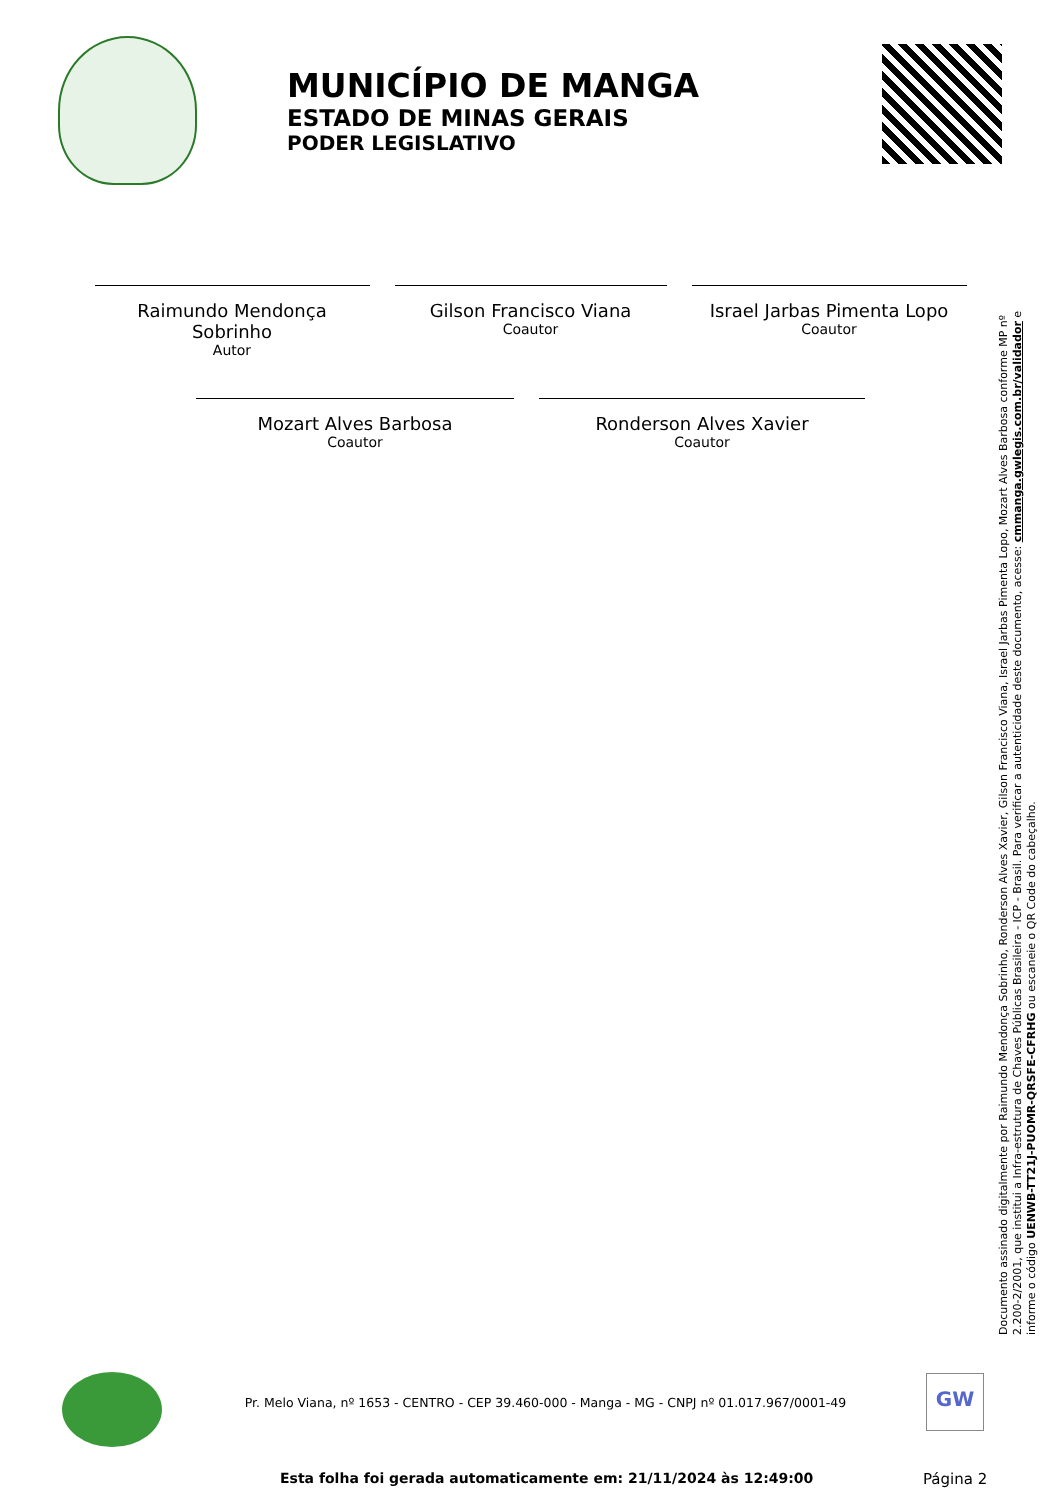MUNICÍPIO DE MANGA
ESTADO DE MINAS GERAIS
PODER LEGISLATIVO
Raimundo Mendonça Sobrinho
Autor
Gilson Francisco Viana
Coautor
Israel Jarbas Pimenta Lopo
Coautor
Mozart Alves Barbosa
Coautor
Ronderson Alves Xavier
Coautor
Documento assinado digitalmente por Raimundo Mendonça Sobrinho, Ronderson Alves Xavier, Gilson Francisco Viana, Israel Jarbas Pimenta Lopo, Mozart Alves Barbosa conforme MP nº 2.200-2/2001, que institui a Infra-estrutura de Chaves Públicas Brasileira - ICP - Brasil. Para verificar a autenticidade deste documento, acesse: cmmanga.gwlegis.com.br/validador e informe o código UENWB-TT21J-PUOMR-QRSFE-CFRHG ou escaneie o QR Code do cabeçalho.
Pr. Melo Viana, nº 1653 - CENTRO - CEP 39.460-000 - Manga - MG - CNPJ nº 01.017.967/0001-49
GW
Esta folha foi gerada automaticamente em: 21/11/2024 às 12:49:00
Página 2